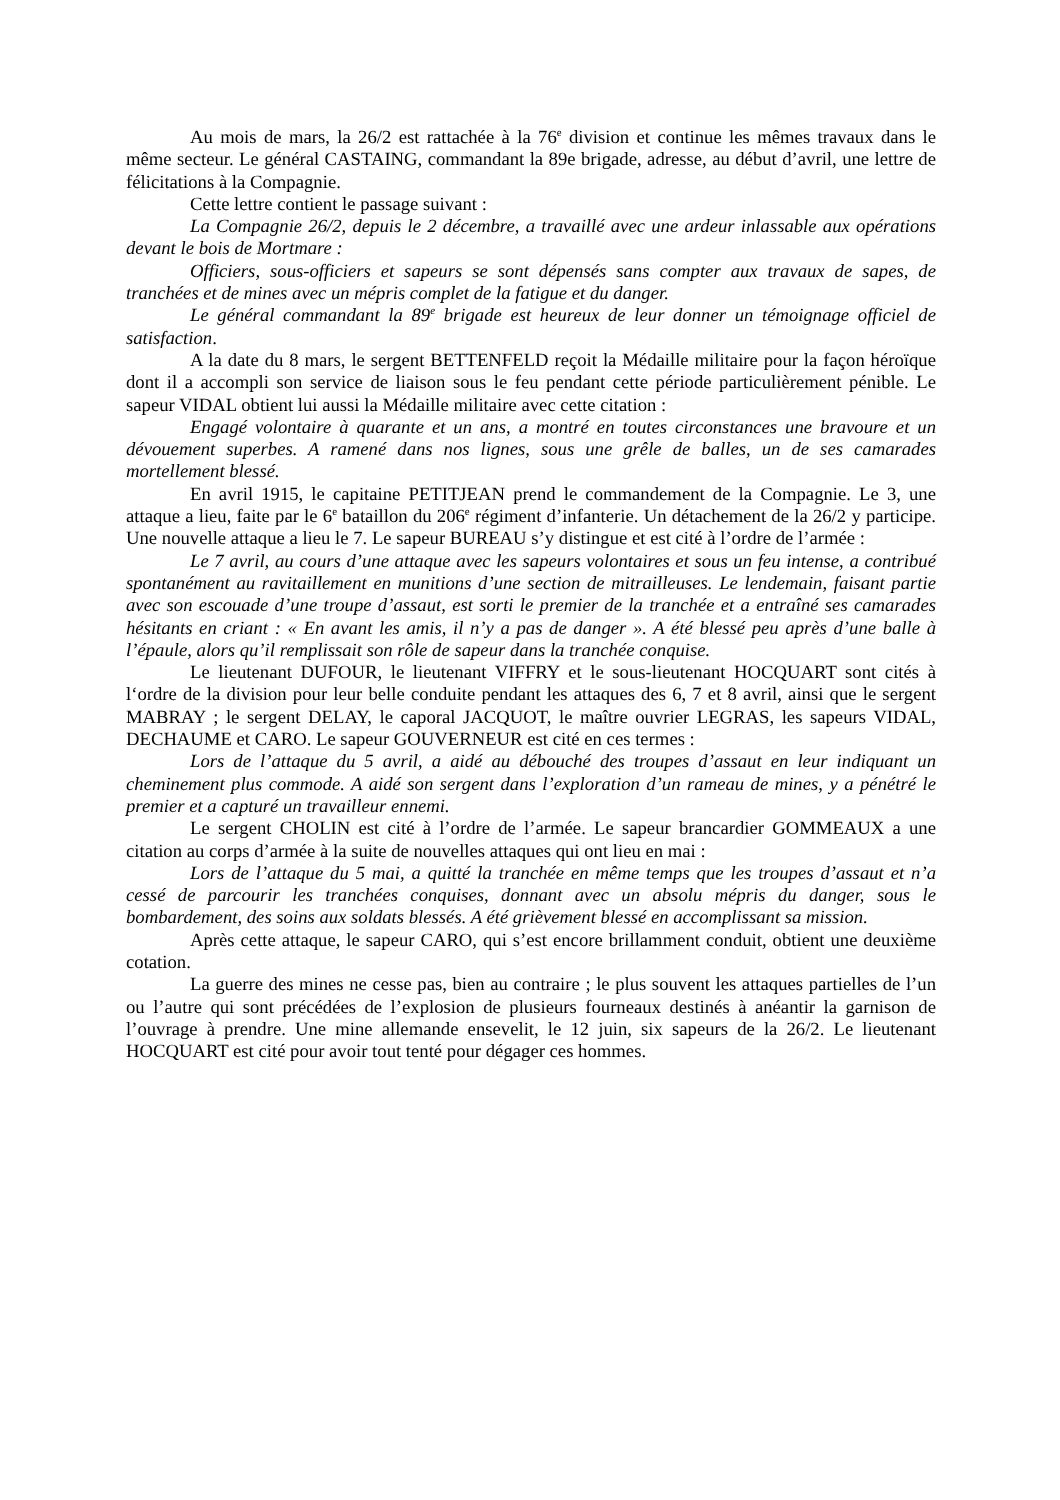Au mois de mars, la 26/2 est rattachée à la 76<sup>e</sup> division et continue les mêmes travaux dans le même secteur. Le général CASTAING, commandant la 89e brigade, adresse, au début d’avril, une lettre de félicitations à la Compagnie.
Cette lettre contient le passage suivant :
La Compagnie 26/2, depuis le 2 décembre, a travaillé avec une ardeur inlassable aux opérations devant le bois de Mortmare :
Officiers, sous-officiers et sapeurs se sont dépensés sans compter aux travaux de sapes, de tranchées et de mines avec un mépris complet de la fatigue et du danger.
Le général commandant la 89<sup>e</sup> brigade est heureux de leur donner un témoignage officiel de satisfaction.
A la date du 8 mars, le sergent BETTENFELD reçoit la Médaille militaire pour la façon héroïque dont il a accompli son service de liaison sous le feu pendant cette période particulièrement pénible. Le sapeur VIDAL obtient lui aussi la Médaille militaire avec cette citation :
Engagé volontaire à quarante et un ans, a montré en toutes circonstances une bravoure et un dévouement superbes. A ramené dans nos lignes, sous une grêle de balles, un de ses camarades mortellement blessé.
En avril 1915, le capitaine PETITJEAN prend le commandement de la Compagnie. Le 3, une attaque a lieu, faite par le 6<sup>e</sup> bataillon du 206<sup>e</sup> régiment d’infanterie. Un détachement de la 26/2 y participe. Une nouvelle attaque a lieu le 7. Le sapeur BUREAU s’y distingue et est cité à l’ordre de l’armée :
Le 7 avril, au cours d’une attaque avec les sapeurs volontaires et sous un feu intense, a contribué spontanément au ravitaillement en munitions d’une section de mitrailleuses. Le lendemain, faisant partie avec son escouade d’une troupe d’assaut, est sorti le premier de la tranchée et a entraîné ses camarades hésitants en criant : « En avant les amis, il n’y a pas de danger ». A été blessé peu après d’une balle à l’épaule, alors qu’il remplissait son rôle de sapeur dans la tranchée conquise.
Le lieutenant DUFOUR, le lieutenant VIFFRY et le sous-lieutenant HOCQUART sont cités à l‘ordre de la division pour leur belle conduite pendant les attaques des 6, 7 et 8 avril, ainsi que le sergent MABRAY ; le sergent DELAY, le caporal JACQUOT, le maître ouvrier LEGRAS, les sapeurs VIDAL, DECHAUME et CARO. Le sapeur GOUVERNEUR est cité en ces termes :
Lors de l’attaque du 5 avril, a aidé au débouché des troupes d’assaut en leur indiquant un cheminement plus commode. A aidé son sergent dans l’exploration d’un rameau de mines, y a pénétré le premier et a capturé un travailleur ennemi.
Le sergent CHOLIN est cité à l’ordre de l’armée. Le sapeur brancardier GOMMEAUX a une citation au corps d’armée à la suite de nouvelles attaques qui ont lieu en mai :
Lors de l’attaque du 5 mai, a quitté la tranchée en même temps que les troupes d’assaut et n’a cessé de parcourir les tranchées conquises, donnant avec un absolu mépris du danger, sous le bombardement, des soins aux soldats blessés. A été grièvement blessé en accomplissant sa mission.
Après cette attaque, le sapeur CARO, qui s’est encore brillamment conduit, obtient une deuxième cotation.
La guerre des mines ne cesse pas, bien au contraire ; le plus souvent les attaques partielles de l’un ou l’autre qui sont précédées de l’explosion de plusieurs fourneaux destinés à anéantir la garnison de l’ouvrage à prendre. Une mine allemande ensevelit, le 12 juin, six sapeurs de la 26/2. Le lieutenant HOCQUART est cité pour avoir tout tenté pour dégager ces hommes.